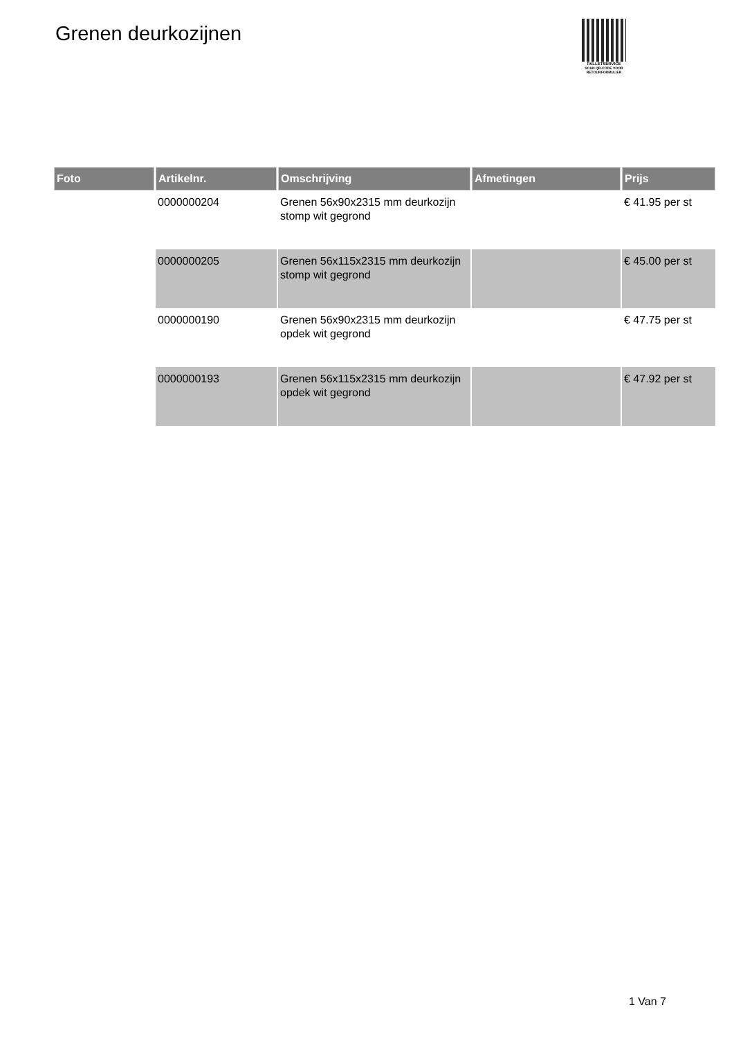Grenen deurkozijnen
PALLETSERVICE
SCAN QR-CODE VOOR RETOURFORMULIER
| Foto | Artikelnr. | Omschrijving | Afmetingen | Prijs |
| --- | --- | --- | --- | --- |
| | 0000000204 | Grenen 56x90x2315 mm deurkozijn stomp wit gegrond | | € 41.95 per st |
| | 0000000205 | Grenen 56x115x2315 mm deurkozijn stomp wit gegrond | | € 45.00 per st |
| | 0000000190 | Grenen 56x90x2315 mm deurkozijn opdek wit gegrond | | € 47.75 per st |
| | 0000000193 | Grenen 56x115x2315 mm deurkozijn opdek wit gegrond | | € 47.92 per st |
1 Van 7